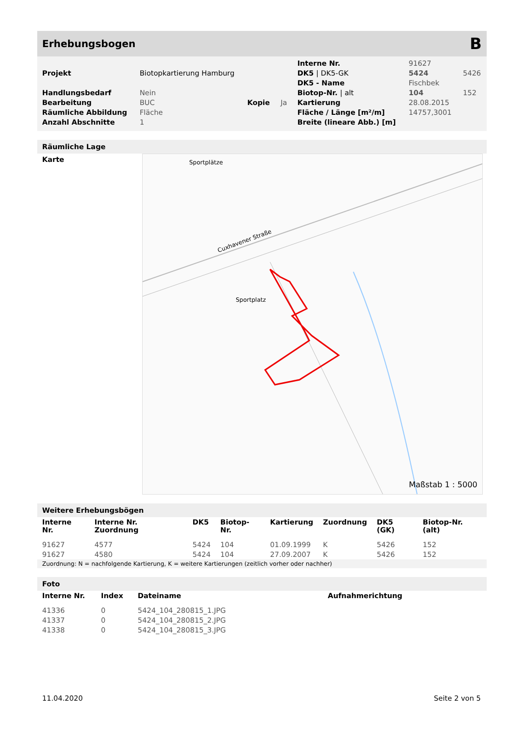Erhebungsbogen B
| | | | | Interne Nr. | 91627 | |
| Projekt | Biotopkartierung Hamburg | | | DK5 / DK5-GK | 5424 | 5426 |
| | | | | DK5 - Name | Fischbek | |
| Handlungsbedarf | Nein | | | Biotop-Nr. / alt | 104 | 152 |
| Bearbeitung | BUC | Kopie | Ja | Kartierung | 28.08.2015 | |
| Räumliche Abbildung | Fläche | | | Fläche / Länge [m²/m] | 14757,3001 | |
| Anzahl Abschnitte | 1 | | | Breite (lineare Abb.) [m] | | |
Räumliche Lage
Karte
Sportplätze
Sportplatz
Cuxhavener Straße
Maßstab 1 : 5000
Weitere Erhebungsbögen
| Interne Nr. | Interne Nr. Zuordnung | DK5 | Biotop-Nr. | Kartierung | Zuordnung | DK5 (GK) | Biotop-Nr. (alt) |
| --- | --- | --- | --- | --- | --- | --- | --- |
| 91627 | 4577 | 5424 | 104 | 01.09.1999 | K | 5426 | 152 |
| 91627 | 4580 | 5424 | 104 | 27.09.2007 | K | 5426 | 152 |
| Zuordnung: N = nachfolgende Kartierung, K = weitere Kartierungen (zeitlich vorher oder nachher) | | | | | | | |
Foto
| Interne Nr. | Index | Dateiname | Aufnahmerichtung |
| --- | --- | --- | --- |
| 41336 | 0 | 5424_104_280815_1.JPG | |
| 41337 | 0 | 5424_104_280815_2.JPG | |
| 41338 | 0 | 5424_104_280815_3.JPG | |
11.04.2020 Seite 2 von 5